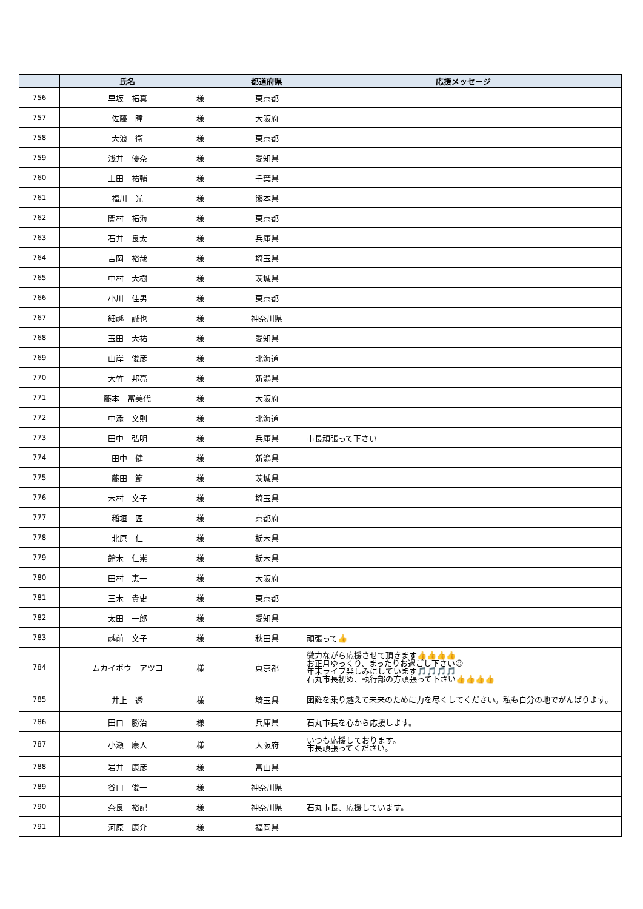| | 氏名 | | 都道府県 | 応援メッセージ |
| --- | --- | --- | --- | --- |
| 756 | 早坂 拓真 | 様 | 東京都 | |
| 757 | 佐藤 瞳 | 様 | 大阪府 | |
| 758 | 大浪 衛 | 様 | 東京都 | |
| 759 | 浅井 優奈 | 様 | 愛知県 | |
| 760 | 上田 祐輔 | 様 | 千葉県 | |
| 761 | 福川 光 | 様 | 熊本県 | |
| 762 | 関村 拓海 | 様 | 東京都 | |
| 763 | 石井 良太 | 様 | 兵庫県 | |
| 764 | 吉岡 裕哉 | 様 | 埼玉県 | |
| 765 | 中村 大樹 | 様 | 茨城県 | |
| 766 | 小川 佳男 | 様 | 東京都 | |
| 767 | 細越 誠也 | 様 | 神奈川県 | |
| 768 | 玉田 大祐 | 様 | 愛知県 | |
| 769 | 山岸 俊彦 | 様 | 北海道 | |
| 770 | 大竹 邦亮 | 様 | 新潟県 | |
| 771 | 藤本 富美代 | 様 | 大阪府 | |
| 772 | 中添 文則 | 様 | 北海道 | |
| 773 | 田中 弘明 | 様 | 兵庫県 | 市長頑張って下さい |
| 774 | 田中 健 | 様 | 新潟県 | |
| 775 | 藤田 節 | 様 | 茨城県 | |
| 776 | 木村 文子 | 様 | 埼玉県 | |
| 777 | 稲垣 匠 | 様 | 京都府 | |
| 778 | 北原 仁 | 様 | 栃木県 | |
| 779 | 鈴木 仁崇 | 様 | 栃木県 | |
| 780 | 田村 恵一 | 様 | 大阪府 | |
| 781 | 三木 貴史 | 様 | 東京都 | |
| 782 | 太田 一郎 | 様 | 愛知県 | |
| 783 | 越前 文子 | 様 | 秋田県 | 頑張って👍 |
| 784 | ムカイボウ アツコ | 様 | 東京都 | 微力ながら応援させて頂きます👍👍👍👍 お正月ゆっくり、まったりお過ごし下さい☺ 年末ライブ楽しみにしています🎵🎵🎵🎵 石丸市長初め、執行部の方頑張って下さい👍👍👍👍 |
| 785 | 井上 透 | 様 | 埼玉県 | 困難を乗り越えて未来のために力を尽くしてください。私も自分の地でがんばります。 |
| 786 | 田口 勝治 | 様 | 兵庫県 | 石丸市長を心から応援します。 |
| 787 | 小瀬 康人 | 様 | 大阪府 | いつも応援しております。 市長頑張ってください。 |
| 788 | 岩井 康彦 | 様 | 富山県 | |
| 789 | 谷口 俊一 | 様 | 神奈川県 | |
| 790 | 奈良 裕記 | 様 | 神奈川県 | 石丸市長、応援しています。 |
| 791 | 河原 康介 | 様 | 福岡県 | |